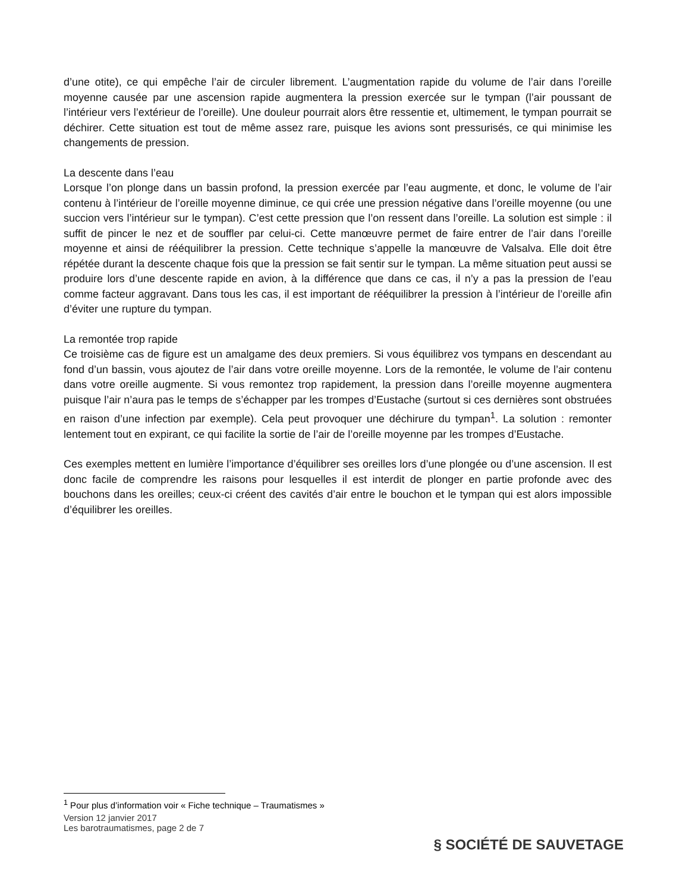d’une otite), ce qui empêche l’air de circuler librement. L’augmentation rapide du volume de l’air dans l’oreille moyenne causée par une ascension rapide augmentera la pression exercée sur le tympan (l’air poussant de l’intérieur vers l’extérieur de l’oreille). Une douleur pourrait alors être ressentie et, ultimement, le tympan pourrait se déchirer. Cette situation est tout de même assez rare, puisque les avions sont pressurisés, ce qui minimise les changements de pression.
La descente dans l’eau
Lorsque l’on plonge dans un bassin profond, la pression exercée par l’eau augmente, et donc, le volume de l’air contenu à l’intérieur de l’oreille moyenne diminue, ce qui crée une pression négative dans l’oreille moyenne (ou une succion vers l’intérieur sur le tympan). C’est cette pression que l’on ressent dans l’oreille. La solution est simple : il suffit de pincer le nez et de souffler par celui-ci. Cette manœuvre permet de faire entrer de l’air dans l’oreille moyenne et ainsi de rééquilibrer la pression. Cette technique s’appelle la manœuvre de Valsalva. Elle doit être répétée durant la descente chaque fois que la pression se fait sentir sur le tympan. La même situation peut aussi se produire lors d’une descente rapide en avion, à la différence que dans ce cas, il n’y a pas la pression de l’eau comme facteur aggravant. Dans tous les cas, il est important de rééquilibrer la pression à l’intérieur de l’oreille afin d’éviter une rupture du tympan.
La remontée trop rapide
Ce troisième cas de figure est un amalgame des deux premiers. Si vous équilibrez vos tympans en descendant au fond d’un bassin, vous ajoutez de l’air dans votre oreille moyenne. Lors de la remontée, le volume de l’air contenu dans votre oreille augmente. Si vous remontez trop rapidement, la pression dans l’oreille moyenne augmentera puisque l’air n’aura pas le temps de s’échapper par les trompes d’Eustache (surtout si ces dernières sont obstruées en raison d’une infection par exemple). Cela peut provoquer une déchirure du tympan<sup>1</sup>. La solution : remonter lentement tout en expirant, ce qui facilite la sortie de l’air de l’oreille moyenne par les trompes d’Eustache.
Ces exemples mettent en lumière l’importance d’équilibrer ses oreilles lors d’une plongée ou d’une ascension. Il est donc facile de comprendre les raisons pour lesquelles il est interdit de plonger en partie profonde avec des bouchons dans les oreilles; ceux-ci créent des cavités d’air entre le bouchon et le tympan qui est alors impossible d’équilibrer les oreilles.
<sup>1</sup> Pour plus d’information voir « Fiche technique – Traumatismes »
Version 12 janvier 2017
Les barotraumatismes, page 2 de 7
§ SOCIÉTÉ DE SAUVETAGE